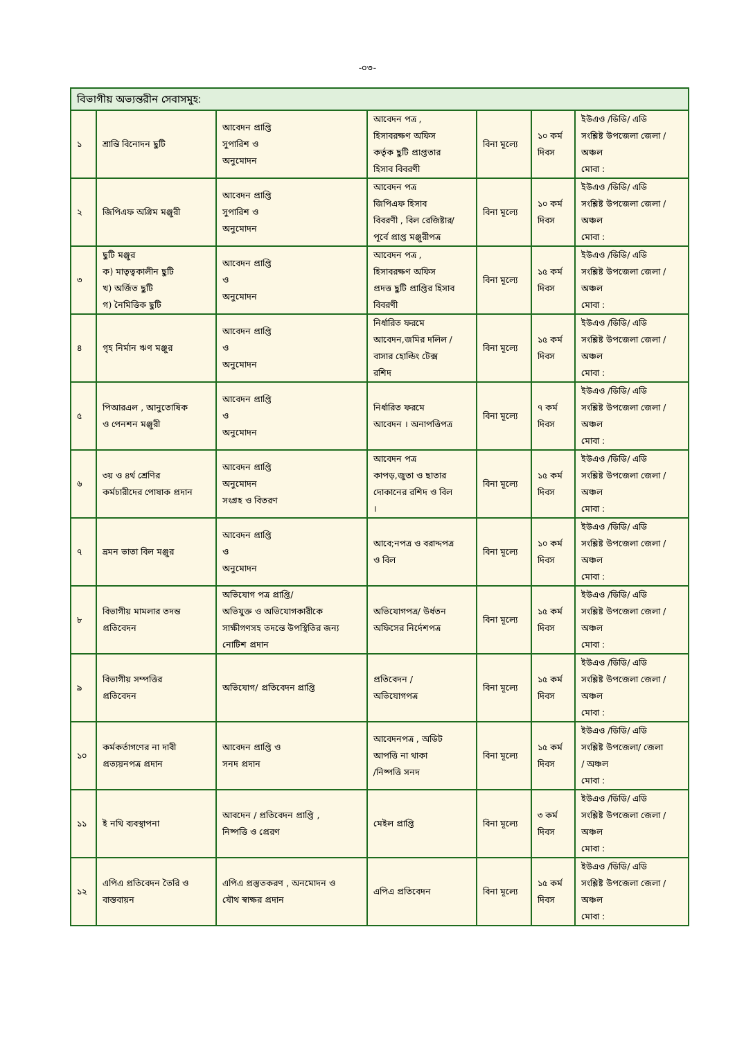-০৩-
| বিভাগীয় অভ্যন্তরীন সেবাসমুহ: | | | | | | |
| ১ | শ্রান্তি বিনোদন ছুটি | আবেদন প্রাপ্তি সুপারিশ ও অনুমোদন | আবেদন পত্র , হিসাবরক্ষণ অফিস কর্তৃক ছুটি প্রাপ্ততার হিসাব বিবরণী | বিনা মূল্যে | ১০ কর্ম দিবস | ইউএও /ডিডি/ এডি সংশ্লিষ্ট উপজেলা জেলা / অঞ্চল মোবা : |
| ২ | জিপিএফ অগ্রিম মঞ্জুরী | আবেদন প্রাপ্তি সুপারিশ ও অনুমোদন | আবেদন পত্র জিপিএফ হিসাব বিবরণী , বিল রেজিষ্টার/ পূর্বে প্রাপ্ত মঞ্জুরীপত্র | বিনা মূল্যে | ১০ কর্ম দিবস | ইউএও /ডিডি/ এডি সংশ্লিষ্ট উপজেলা জেলা / অঞ্চল মোবা : |
| ৩ | ছুটি মঞ্জুর ক) মাতৃত্বকালীন ছুটি খ) অর্জিত ছুটি গ) নৈমিত্তিক ছুটি | আবেদন প্রাপ্তি ও অনুমোদন | আবেদন পত্র , হিসাবরক্ষণ অফিস প্রদত্ত ছুটি প্রাপ্তির হিসাব বিবরণী | বিনা মূল্যে | ১৫ কর্ম দিবস | ইউএও /ডিডি/ এডি সংশ্লিষ্ট উপজেলা জেলা / অঞ্চল মোবা : |
| ৪ | গৃহ নির্মান ঋণ মঞ্জুর | আবেদন প্রাপ্তি ও অনুমোদন | নির্ধারিত ফরমে আবেদন,জমির দলিল / বাসার হোল্ডিং টেক্স রশিদ | বিনা মূল্যে | ১৫ কর্ম দিবস | ইউএও /ডিডি/ এডি সংশ্লিষ্ট উপজেলা জেলা / অঞ্চল মোবা : |
| ৫ | পিআরএল , আনুতোষিক ও পেনশন মঞ্জুরী | আবেদন প্রাপ্তি ও অনুমোদন | নির্ধারিত ফরমে আবেদন । অনাপত্তিপত্র | বিনা মূল্যে | ৭ কর্ম দিবস | ইউএও /ডিডি/ এডি সংশ্লিষ্ট উপজেলা জেলা / অঞ্চল মোবা : |
| ৬ | ৩য় ও ৪র্থ শ্রেণির কর্মচারীদের পোষাক প্রদান | আবেদন প্রাপ্তি অনুমোদন সংগ্রহ ও বিতরণ | আবেদন পত্র কাপড়,জুতা ও ছাতার দোকানের রশিদ ও বিল । | বিনা মূল্যে | ১৫ কর্ম দিবস | ইউএও /ডিডি/ এডি সংশ্লিষ্ট উপজেলা জেলা / অঞ্চল মোবা : |
| ৭ | ভ্রমন ভাতা বিল মঞ্জুর | আবেদন প্রাপ্তি ও অনুমোদন | আবে;নপত্র ও বরাদ্দপত্র ও বিল | বিনা মূল্যে | ১০ কর্ম দিবস | ইউএও /ডিডি/ এডি সংশ্লিষ্ট উপজেলা জেলা / অঞ্চল মোবা : |
| ৮ | বিভাগীয় মামলার তদন্ত প্রতিবেদন | অভিযোগ পত্র প্রাপ্তি/ অভিযুক্ত ও অভিযোগকারীকে সাক্ষীগণসহ তদন্তে উপস্থিতির জন্য নোটিশ প্রদান | অভিযোগপত্র/ উর্ধতন অফিসের নির্দেশপত্র | বিনা মূল্যে | ১৫ কর্ম দিবস | ইউএও /ডিডি/ এডি সংশ্লিষ্ট উপজেলা জেলা / অঞ্চল মোবা : |
| ৯ | বিভাগীয় সম্পত্তির প্রতিবেদন | অভিযোগ/ প্রতিবেদন প্রাপ্তি | প্রতিবেদন / অভিযোগপত্র | বিনা মূল্যে | ১৫ কর্ম দিবস | ইউএও /ডিডি/ এডি সংশ্লিষ্ট উপজেলা জেলা / অঞ্চল মোবা : |
| ১০ | কর্মকর্তাগণের না দাবী প্রত্যয়নপত্র প্রদান | আবেদন প্রাপ্তি ও সনদ প্রদান | আবেদনপত্র , অডিট আপত্তি না থাকা /নিষ্পত্তি সনদ | বিনা মূল্যে | ১৫ কর্ম দিবস | ইউএও /ডিডি/ এডি সংশ্লিষ্ট উপজেলা/ জেলা / অঞ্চল মোবা : |
| ১১ | ই নথি ব্যবস্থাপনা | আবদেন / প্রতিবেদন প্রাপ্তি , নিষ্পত্তি ও প্রেরণ | মেইল প্রাপ্তি | বিনা মূল্যে | ৩ কর্ম দিবস | ইউএও /ডিডি/ এডি সংশ্লিষ্ট উপজেলা জেলা / অঞ্চল মোবা : |
| ১২ | এপিএ প্রতিবেদন তৈরি ও বাস্তবায়ন | এপিএ প্রস্তুতকরণ , অনমোদন ও যৌথ স্বাক্ষর প্রদান | এপিএ প্রতিবেদন | বিনা মূল্যে | ১৫ কর্ম দিবস | ইউএও /ডিডি/ এডি সংশ্লিষ্ট উপজেলা জেলা / অঞ্চল মোবা : |